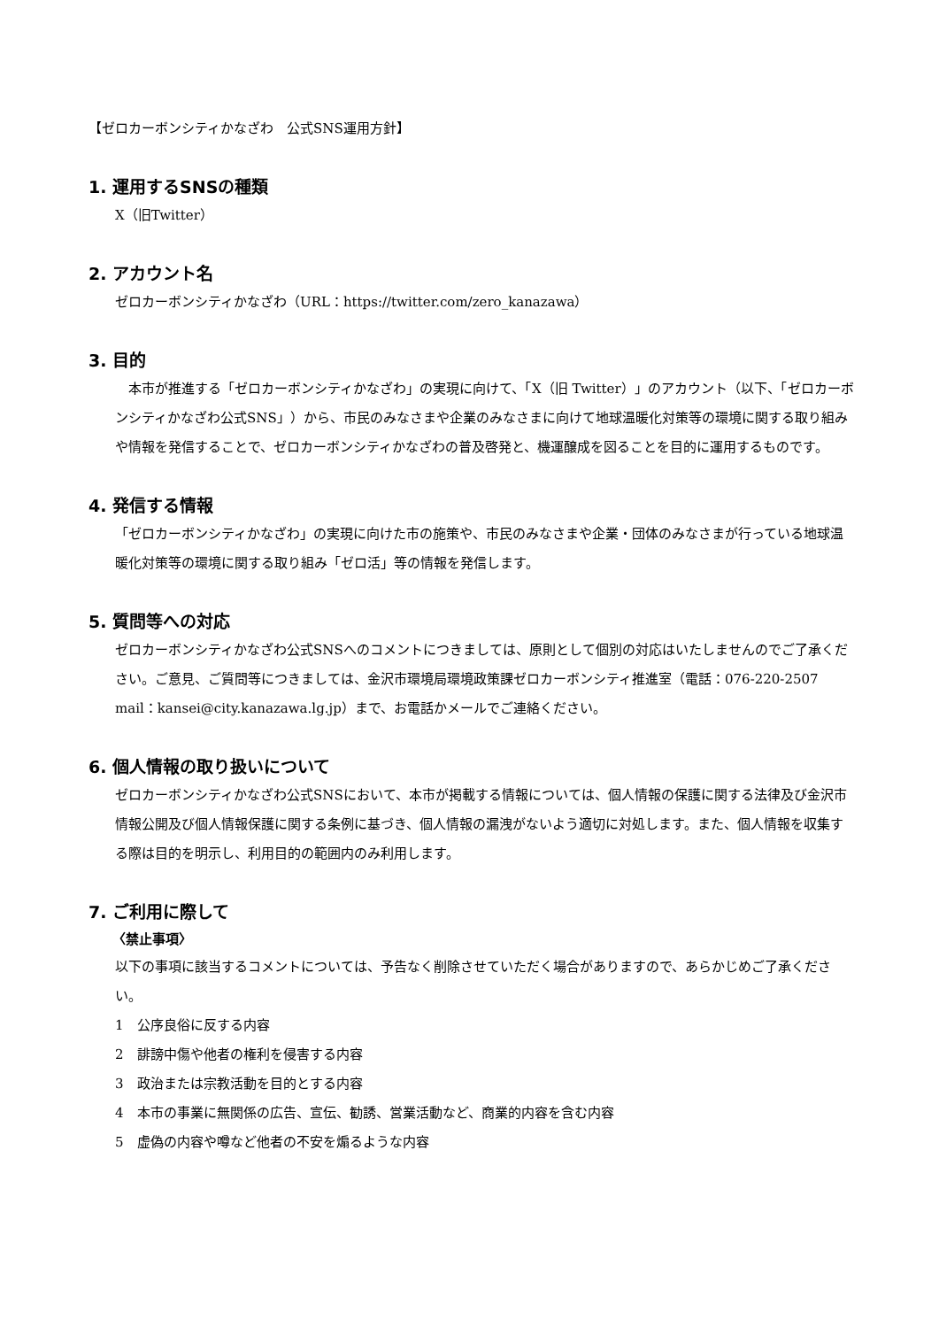【ゼロカーボンシティかなざわ　公式SNS運用方針】
1. 運用するSNSの種類
X（旧Twitter）
2. アカウント名
ゼロカーボンシティかなざわ（URL：https://twitter.com/zero_kanazawa）
3. 目的
　本市が推進する「ゼロカーボンシティかなざわ」の実現に向けて、「X（旧 Twitter）」のアカウント（以下、「ゼロカーボンシティかなざわ公式SNS」）から、市民のみなさまや企業のみなさまに向けて地球温暖化対策等の環境に関する取り組みや情報を発信することで、ゼロカーボンシティかなざわの普及啓発と、機運醸成を図ることを目的に運用するものです。
4. 発信する情報
「ゼロカーボンシティかなざわ」の実現に向けた市の施策や、市民のみなさまや企業・団体のみなさまが行っている地球温暖化対策等の環境に関する取り組み「ゼロ活」等の情報を発信します。
5. 質問等への対応
ゼロカーボンシティかなざわ公式SNSへのコメントにつきましては、原則として個別の対応はいたしませんのでご了承ください。ご意見、ご質問等につきましては、金沢市環境局環境政策課ゼロカーボンシティ推進室（電話：076-220-2507　mail：kansei@city.kanazawa.lg.jp）まで、お電話かメールでご連絡ください。
6. 個人情報の取り扱いについて
ゼロカーボンシティかなざわ公式SNSにおいて、本市が掲載する情報については、個人情報の保護に関する法律及び金沢市情報公開及び個人情報保護に関する条例に基づき、個人情報の漏洩がないよう適切に対処します。また、個人情報を収集する際は目的を明示し、利用目的の範囲内のみ利用します。
7. ご利用に際して
〈禁止事項〉
以下の事項に該当するコメントについては、予告なく削除させていただく場合がありますので、あらかじめご了承ください。
1　公序良俗に反する内容
2　誹謗中傷や他者の権利を侵害する内容
3　政治または宗教活動を目的とする内容
4　本市の事業に無関係の広告、宣伝、勧誘、営業活動など、商業的内容を含む内容
5　虚偽の内容や噂など他者の不安を煽るような内容